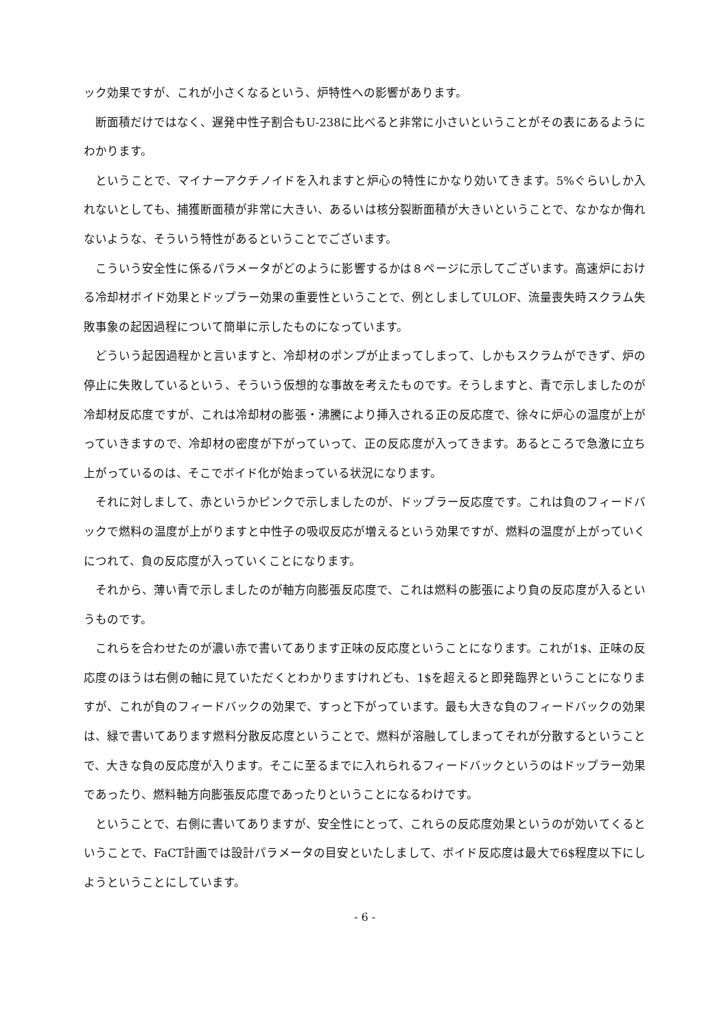ック効果ですが、これが小さくなるという、炉特性への影響があります。
断面積だけではなく、遅発中性子割合もU-238に比べると非常に小さいということがその表にあるようにわかります。
ということで、マイナーアクチノイドを入れますと炉心の特性にかなり効いてきます。5%ぐらいしか入れないとしても、捕獲断面積が非常に大きい、あるいは核分裂断面積が大きいということで、なかなか侮れないような、そういう特性があるということでございます。
こういう安全性に係るパラメータがどのように影響するかは８ページに示してございます。高速炉における冷却材ボイド効果とドップラー効果の重要性ということで、例としましてULOF、流量喪失時スクラム失敗事象の起因過程について簡単に示したものになっています。
どういう起因過程かと言いますと、冷却材のポンプが止まってしまって、しかもスクラムができず、炉の停止に失敗しているという、そういう仮想的な事故を考えたものです。そうしますと、青で示しましたのが冷却材反応度ですが、これは冷却材の膨張・沸騰により挿入される正の反応度で、徐々に炉心の温度が上がっていきますので、冷却材の密度が下がっていって、正の反応度が入ってきます。あるところで急激に立ち上がっているのは、そこでボイド化が始まっている状況になります。
それに対しまして、赤というかピンクで示しましたのが、ドップラー反応度です。これは負のフィードバックで燃料の温度が上がりますと中性子の吸収反応が増えるという効果ですが、燃料の温度が上がっていくにつれて、負の反応度が入っていくことになります。
それから、薄い青で示しましたのが軸方向膨張反応度で、これは燃料の膨張により負の反応度が入るというものです。
これらを合わせたのが濃い赤で書いてあります正味の反応度ということになります。これが1$、正味の反応度のほうは右側の軸に見ていただくとわかりますけれども、1$を超えると即発臨界ということになりますが、これが負のフィードバックの効果で、すっと下がっています。最も大きな負のフィードバックの効果は、緑で書いてあります燃料分散反応度ということで、燃料が溶融してしまってそれが分散するということで、大きな負の反応度が入ります。そこに至るまでに入れられるフィードバックというのはドップラー効果であったり、燃料軸方向膨張反応度であったりということになるわけです。
ということで、右側に書いてありますが、安全性にとって、これらの反応度効果というのが効いてくるということで、FaCT計画では設計パラメータの目安といたしまして、ボイド反応度は最大で6$程度以下にしようということにしています。
- 6 -